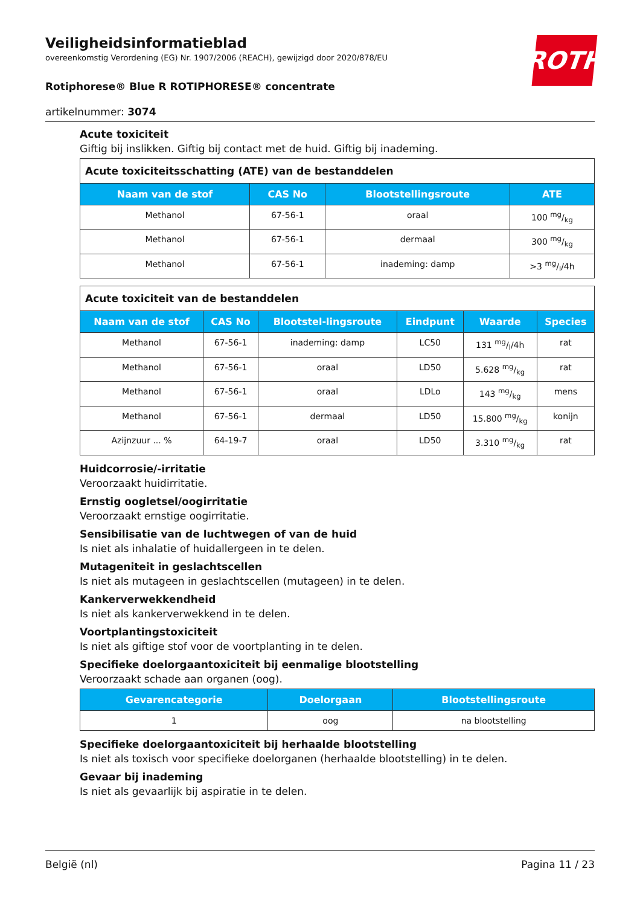ROTH
Veiligheidsinformatieblad
overeenkomstig Verordening (EG) Nr. 1907/2006 (REACH), gewijzigd door 2020/878/EU
Rotiphorese® Blue R ROTIPHORESE® concentrate
artikelnummer: 3074
Acute toxiciteit
Giftig bij inslikken. Giftig bij contact met de huid. Giftig bij inademing.
| Acute toxiciteitsschatting (ATE) van de bestanddelen | | | |
| --- | --- | --- | --- |
| Naam van de stof | CAS No | Blootstellingsroute | ATE |
| Methanol | 67-56-1 | oraal | 100 mg/kg |
| Methanol | 67-56-1 | dermaal | 300 mg/kg |
| Methanol | 67-56-1 | inademing: damp | >3 mg/l/4h |
| Acute toxiciteit van de bestanddelen | | | | | |
| --- | --- | --- | --- | --- | --- |
| Naam van de stof | CAS No | Blootstel-lingsroute | Eindpunt | Waarde | Species |
| Methanol | 67-56-1 | inademing: damp | LC50 | 131 mg/l/4h | rat |
| Methanol | 67-56-1 | oraal | LD50 | 5.628 mg/kg | rat |
| Methanol | 67-56-1 | oraal | LDLo | 143 mg/kg | mens |
| Methanol | 67-56-1 | dermaal | LD50 | 15.800 mg/kg | konijn |
| Azijnzuur ... % | 64-19-7 | oraal | LD50 | 3.310 mg/kg | rat |
Huidcorrosie/-irritatie
Veroorzaakt huidirritatie.
Ernstig oogletsel/oogirritatie
Veroorzaakt ernstige oogirritatie.
Sensibilisatie van de luchtwegen of van de huid
Is niet als inhalatie of huidallergeen in te delen.
Mutageniteit in geslachtscellen
Is niet als mutageen in geslachtscellen (mutageen) in te delen.
Kankerverwekkendheid
Is niet als kankerverwekkend in te delen.
Voortplantingstoxiciteit
Is niet als giftige stof voor de voortplanting in te delen.
Specifieke doelorgaantoxiciteit bij eenmalige blootstelling
Veroorzaakt schade aan organen (oog).
| Gevarencategorie | Doelorgaan | Blootstellingsroute |
| --- | --- | --- |
| 1 | oog | na blootstelling |
Specifieke doelorgaantoxiciteit bij herhaalde blootstelling
Is niet als toxisch voor specifieke doelorganen (herhaalde blootstelling) in te delen.
Gevaar bij inademing
Is niet als gevaarlijk bij aspiratie in te delen.
België (nl) Pagina 11 / 23